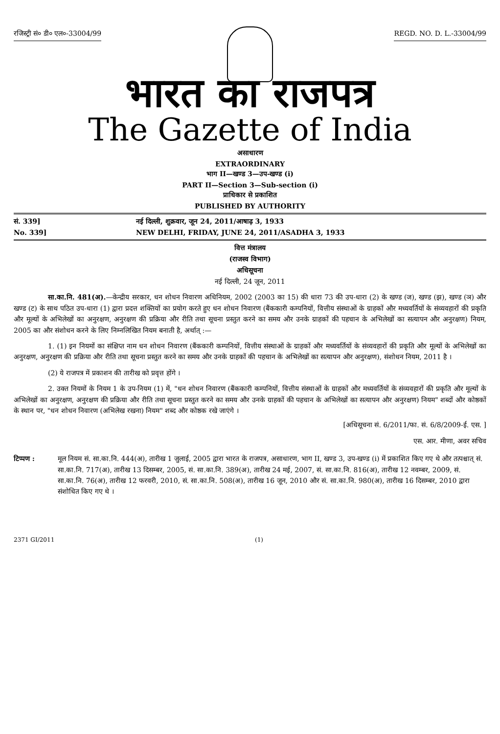रजिस्ट्री सं० डी० एल०-33004/99 REGD. NO. D. L.-33004/99
भारत का राजपत्र
The Gazette of India
असाधारण
EXTRAORDINARY
भाग II—खण्ड 3—उप-खण्ड (i)
PART II—Section 3—Sub-section (i)
प्राधिकार से प्रकाशित
PUBLISHED BY AUTHORITY
सं. 339] नई दिल्ली, शुक्रवार, जून 24, 2011/आषाढ़ 3, 1933
No. 339] NEW DELHI, FRIDAY, JUNE 24, 2011/ASADHA 3, 1933
वित्त मंत्रालय
(राजस्व विभाग)
अधिसूचना
नई दिल्ली, 24 जून, 2011
सा.का.नि. 481(अ).—केन्द्रीय सरकार, धन शोधन निवारण अधिनियम, 2002 (2003 का 15) की धारा 73 की उप-धारा (2) के खण्ड (ज), खण्ड (झ), खण्ड (ञ) और खण्ड (ट) के साथ पठित उप-धारा (1) द्वारा प्रदत्त शक्तियों का प्रयोग करते हुए धन शोधन निवारण (बैंककारी कम्पनियों, वित्तीय संस्थाओं के ग्राहकों और मध्यवर्तियों के संव्यवहारों की प्रकृति और मूल्यों के अभिलेखों का अनुरक्षण, अनुरक्षण की प्रक्रिया और रीति तथा सूचना प्रस्तुत करने का समय और उनके ग्राहकों की पहचान के अभिलेखों का सत्यापन और अनुरक्षण) नियम, 2005 का और संशोधन करने के लिए निम्नलिखित नियम बनाती है, अर्थात् :—
1. (1) इन नियमों का संक्षिप्त नाम धन शोधन निवारण (बैंककारी कम्पनियों, वित्तीय संस्थाओं के ग्राहकों और मध्यवर्तियों के संव्यवहारों की प्रकृति और मूल्यों के अभिलेखों का अनुरक्षण, अनुरक्षण की प्रक्रिया और रीति तथा सूचना प्रस्तुत करने का समय और उनके ग्राहकों की पहचान के अभिलेखों का सत्यापन और अनुरक्षण), संशोधन नियम, 2011 है ।
(2) ये राजपत्र में प्रकाशन की तारीख को प्रवृत्त होंगे ।
2. उक्त नियमों के नियम 1 के उप-नियम (1) में, "धन शोधन निवारण (बैंककारी कम्पनियों, वित्तीय संस्थाओं के ग्राहकों और मध्यवर्तियों के संव्यवहारों की प्रकृति और मूल्यों के अभिलेखों का अनुरक्षण, अनुरक्षण की प्रक्रिया और रीति तथा सूचना प्रस्तुत करने का समय और उनके ग्राहकों की पहचान के अभिलेखों का सत्यापन और अनुरक्षण) नियम" शब्दों और कोष्ठकों के स्थान पर, "धन शोधन निवारण (अभिलेख रखना) नियम" शब्द और कोष्ठक रखे जाएंगे ।
[अधिसूचना सं. 6/2011/फा. सं. 6/8/2009-ई. एस. ]
एस. आर. मीणा, अवर सचिव
टिप्पण : मूल नियम सं. सा.का.नि. 444(अ), तारीख 1 जुलाई, 2005 द्वारा भारत के राजपत्र, असाधारण, भाग II, खण्ड 3, उप-खण्ड (i) में प्रकाशित किए गए थे और तत्पश्चात् सं. सा.का.नि. 717(अ), तारीख 13 दिसम्बर, 2005, सं. सा.का.नि. 389(अ), तारीख 24 मई, 2007, सं. सा.का.नि. 816(अ), तारीख 12 नवम्बर, 2009, सं. सा.का.नि. 76(अ), तारीख 12 फरवरी, 2010, सं. सा.का.नि. 508(अ), तारीख 16 जून, 2010 और सं. सा.का.नि. 980(अ), तारीख 16 दिसम्बर, 2010 द्वारा संशोधित किए गए थे ।
2371 GI/2011 (1)